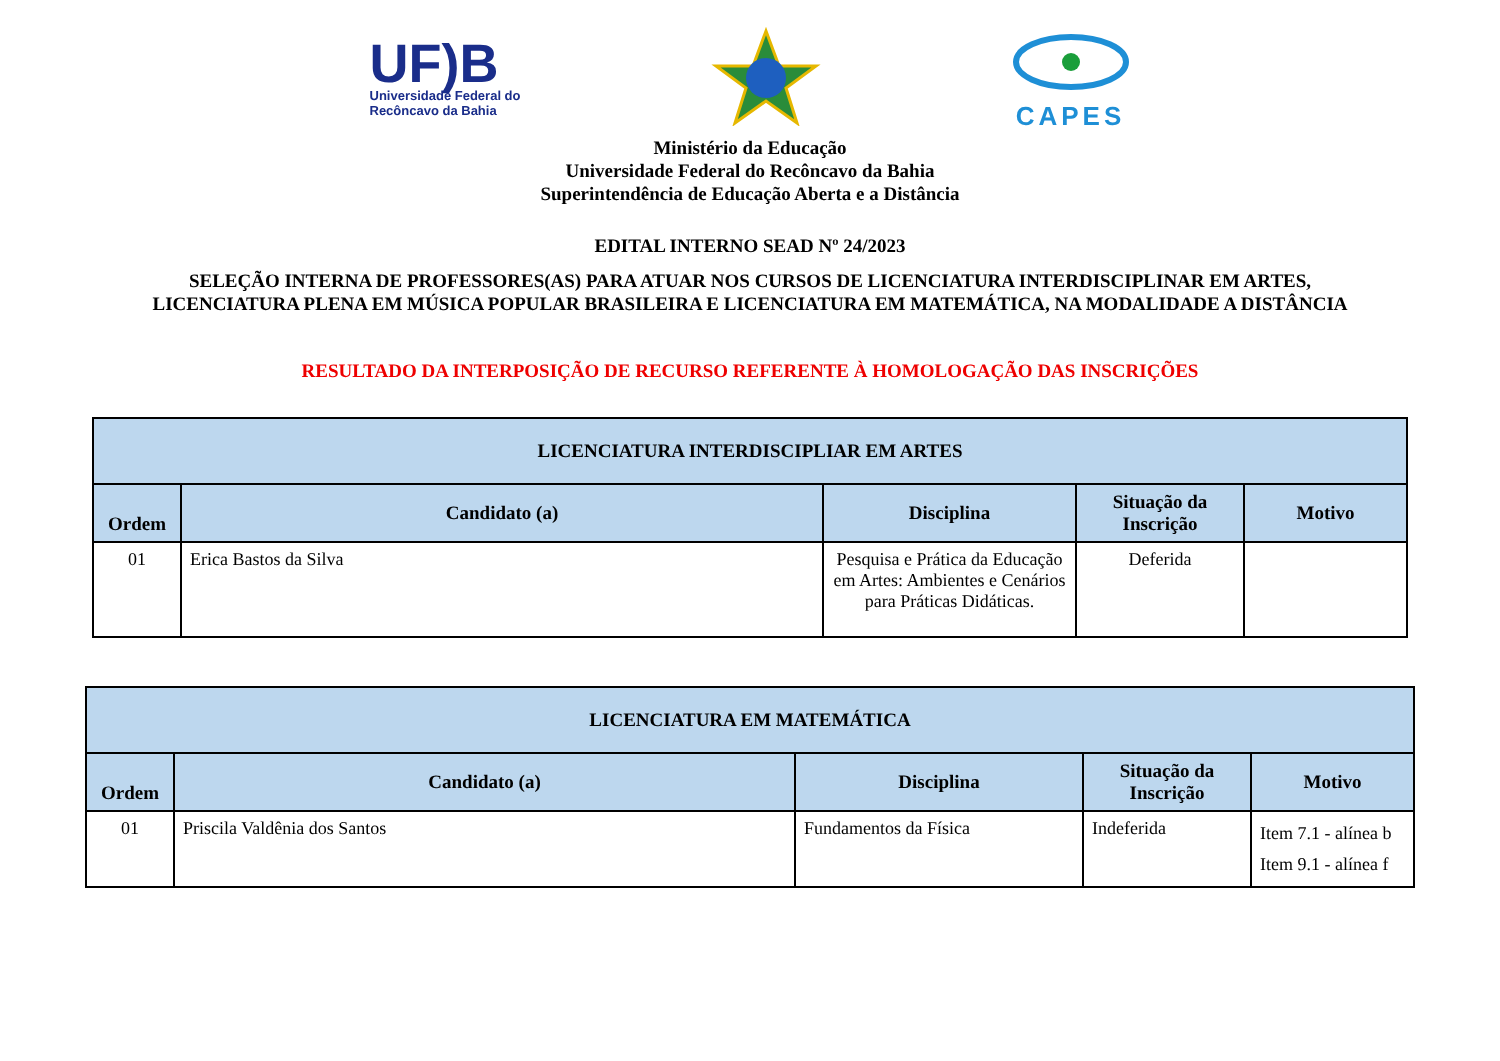UF)B
Universidade Federal do
Recôncavo da Bahia
CAPES
Ministério da Educação
Universidade Federal do Recôncavo da Bahia
Superintendência de Educação Aberta e a Distância
EDITAL INTERNO SEAD Nº 24/2023
SELEÇÃO INTERNA DE PROFESSORES(AS) PARA ATUAR NOS CURSOS DE LICENCIATURA INTERDISCIPLINAR EM ARTES,
LICENCIATURA PLENA EM MÚSICA POPULAR BRASILEIRA E LICENCIATURA EM MATEMÁTICA, NA MODALIDADE A DISTÂNCIA
RESULTADO DA INTERPOSIÇÃO DE RECURSO REFERENTE À HOMOLOGAÇÃO DAS INSCRIÇÕES
| LICENCIATURA INTERDISCIPLIAR EM ARTES | | | | |
| --- | --- | --- | --- | --- |
| Ordem | Candidato (a) | Disciplina | Situação da Inscrição | Motivo |
| 01 | Erica Bastos da Silva | Pesquisa e Prática da Educação em Artes: Ambientes e Cenários para Práticas Didáticas. | Deferida | |
| LICENCIATURA EM MATEMÁTICA | | | | |
| --- | --- | --- | --- | --- |
| Ordem | Candidato (a) | Disciplina | Situação da Inscrição | Motivo |
| 01 | Priscila Valdênia dos Santos | Fundamentos da Física | Indeferida | Item 7.1 - alínea b Item 9.1 - alínea f |